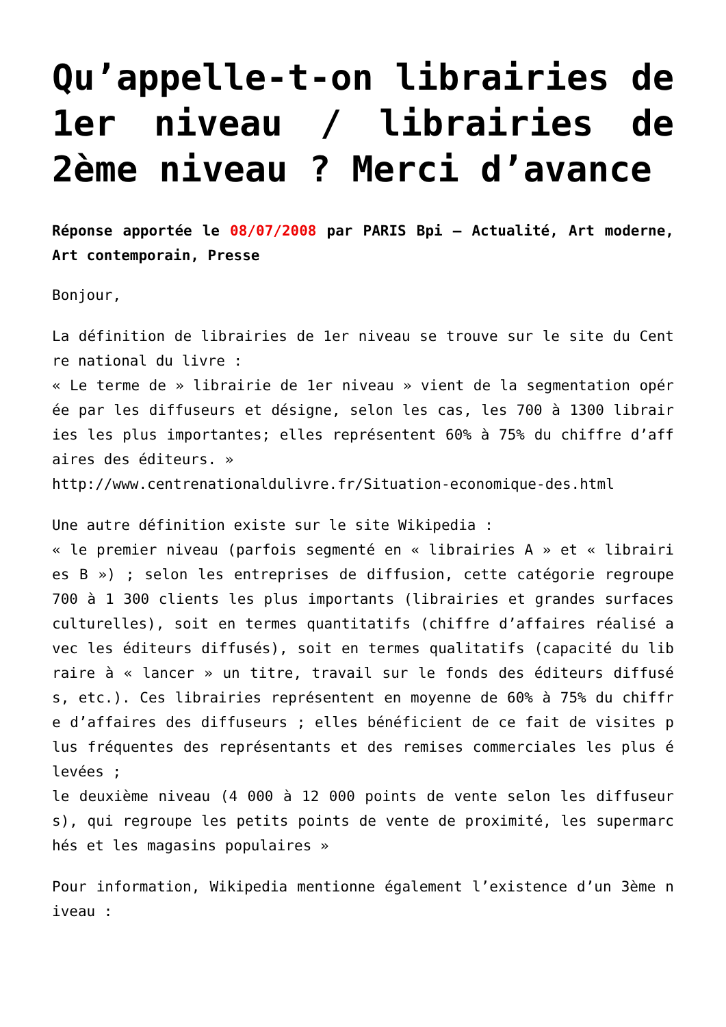Qu’appelle-t-on librairies de 1er niveau / librairies de 2ème niveau ? Merci d’avance
Réponse apportée le 08/07/2008 par PARIS Bpi – Actualité, Art moderne, Art contemporain, Presse
Bonjour,
La définition de librairies de 1er niveau se trouve sur le site du Centre national du livre :
« Le terme de » librairie de 1er niveau » vient de la segmentation opérée par les diffuseurs et désigne, selon les cas, les 700 à 1300 librairies les plus importantes; elles représentent 60% à 75% du chiffre d’affaires des éditeurs. »
http://www.centrenationaldulivre.fr/Situation-economique-des.html
Une autre définition existe sur le site Wikipedia :
« le premier niveau (parfois segmenté en « librairies A » et « librairies B ») ; selon les entreprises de diffusion, cette catégorie regroupe 700 à 1 300 clients les plus importants (librairies et grandes surfaces culturelles), soit en termes quantitatifs (chiffre d’affaires réalisé avec les éditeurs diffusés), soit en termes qualitatifs (capacité du libraire à « lancer » un titre, travail sur le fonds des éditeurs diffusés, etc.). Ces librairies représentent en moyenne de 60% à 75% du chiffre d’affaires des diffuseurs ; elles bénéficient de ce fait de visites plus fréquentes des représentants et des remises commerciales les plus élevées ;
le deuxième niveau (4 000 à 12 000 points de vente selon les diffuseurs), qui regroupe les petits points de vente de proximité, les supermarchés et les magasins populaires »
Pour information, Wikipedia mentionne également l’existence d’un 3ème niveau :